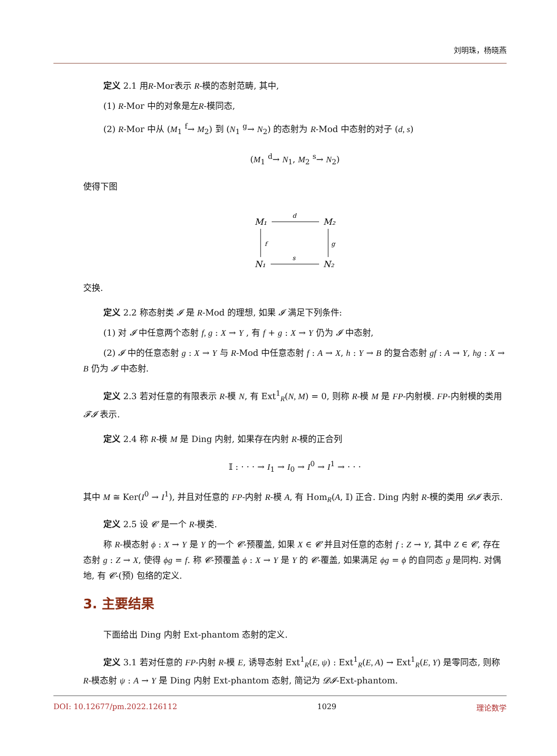刘明珠，杨晓燕
定义 2.1 用R-Mor表示 R-模的态射范畴, 其中,
(1) R-Mor 中的对象是左R-模同态,
(2) R-Mor 中从 (M<sub>1</sub> <sup>f</sup>→ M<sub>2</sub>) 到 (N<sub>1</sub> <sup>g</sup>→ N<sub>2</sub>) 的态射为 R-Mod 中态射的对子 (d, s)
(M<sub>1</sub> <sup>d</sup>→ N<sub>1</sub>, M<sub>2</sub> <sup>s</sup>→ N<sub>2</sub>)
使得下图
M₁
M₂
N₁
N₂
d
s
f
g
交换.
定义 2.2 称态射类 𝓘 是 R-Mod 的理想, 如果 𝓘 满足下列条件:
(1) 对 𝓘 中任意两个态射 f, g : X → Y , 有 f + g : X → Y 仍为 𝓘 中态射,
(2) 𝓘 中的任意态射 g : X → Y 与 R-Mod 中任意态射 f : A → X, h : Y → B 的复合态射 gf : A → Y, hg : X → B 仍为 𝓘 中态射.
定义 2.3 若对任意的有限表示 R-模 N, 有 Ext<sup>1</sup><sub>R</sub>(N, M) = 0, 则称 R-模 M 是 FP-内射模. FP-内射模的类用 𝓕𝓘 表示.
定义 2.4 称 R-模 M 是 Ding 内射, 如果存在内射 R-模的正合列
𝕀 : · · · → I<sub>1</sub> → I<sub>0</sub> → I<sup>0</sup> → I<sup>1</sup> → · · ·
其中 M ≅ Ker(I<sup>0</sup> → I<sup>1</sup>), 并且对任意的 FP-内射 R-模 A, 有 Hom<sub>R</sub>(A, 𝕀) 正合. Ding 内射 R-模的类用 𝓓𝓘 表示.
定义 2.5 设 𝓒 是一个 R-模类.
称 R-模态射 ϕ : X → Y 是 Y 的一个 𝓒-预覆盖, 如果 X ∈ 𝓒 并且对任意的态射 f : Z → Y, 其中 Z ∈ 𝓒, 存在态射 g : Z → X, 使得 ϕg = f. 称 𝓒-预覆盖 ϕ : X → Y 是 Y 的 𝓒-覆盖, 如果满足 ϕg = ϕ 的自同态 g 是同构. 对偶地, 有 𝓒-(预) 包络的定义.
3. 主要结果
下面给出 Ding 内射 Ext-phantom 态射的定义.
定义 3.1 若对任意的 FP-内射 R-模 E, 诱导态射 Ext<sup>1</sup><sub>R</sub>(E, ψ) : Ext<sup>1</sup><sub>R</sub>(E, A) → Ext<sup>1</sup><sub>R</sub>(E, Y) 是零同态, 则称 R-模态射 ψ : A → Y 是 Ding 内射 Ext-phantom 态射, 简记为 𝓓𝓘-Ext-phantom.
DOI: 10.12677/pm.2022.126112 1029 理论数学